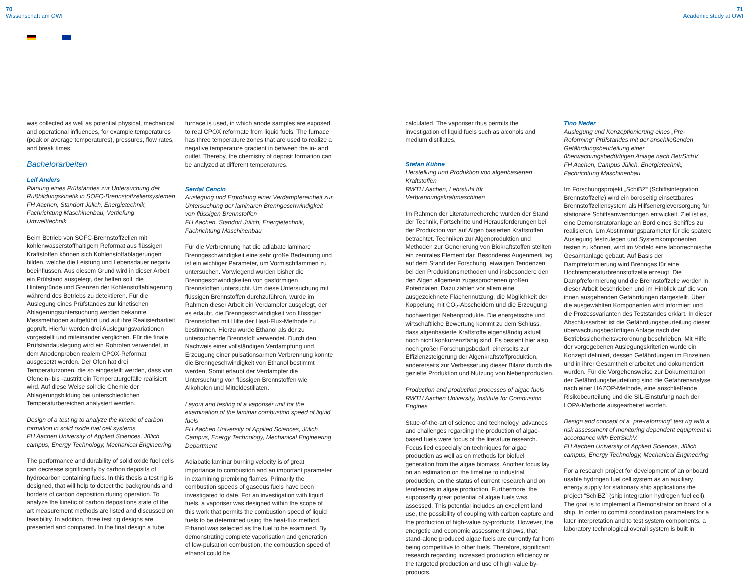70
Wissenschaft am OWI
71
Academic study at OWI
was collected as well as potential physical, mechanical and operational influences, for example temperatures (peak or average temperatures), pressures, flow rates, and break times.
Bachelorarbeiten
Leif Anders
Planung eines Prüfstandes zur Untersuchung der Rußbildungskinetik in SOFC-Brennstoffzellensystemen
FH Aachen, Standort Jülich, Energietechnik, Fachrichtung Maschinenbau, Vertiefung Umwelttechnik
Beim Betrieb von SOFC-Brennstoffzellen mit kohlenwasserstoffhaltigem Reformat aus flüssigen Kraftstoffen können sich Kohlenstoffablagerungen bilden, welche die Leistung und Lebensdauer negativ beeinflussen. Aus diesem Grund wird in dieser Arbeit ein Prüfstand ausgelegt, der helfen soll, die Hintergründe und Grenzen der Kohlenstoffablagerung während des Betriebs zu detektieren. Für die Auslegung eines Prüfstandes zur kinetischen Ablagerungsuntersuchung werden bekannte Messmethoden aufgeführt und auf ihre Realisierbarkeit geprüft. Hierfür werden drei Auslegungsvariationen vorgestellt und miteinander verglichen. Für die finale Prüfstandauslegung wird ein Rohrofen verwendet, in dem Anodenproben realem CPOX-Reformat ausgesetzt werden. Der Ofen hat drei Temperaturzonen, die so eingestellt werden, dass von Ofenein- bis -austritt ein Temperaturgefälle realisiert wird. Auf diese Weise soll die Chemie der Ablagerungsbildung bei unterschiedlichen Temperaturbereichen analysiert werden.
Design of a test rig to analyze the kinetic of carbon formation in solid oxide fuel cell systems
FH Aachen University of Applied Sciences, Jülich campus, Energy Technology, Mechanical Engineering
The performance and durability of solid oxide fuel cells can decrease significantly by carbon deposits of hydrocarbon containing fuels. In this thesis a test rig is designed, that will help to detect the backgrounds and borders of carbon deposition during operation. To analyze the kinetic of carbon depositions state of the art measurement methods are listed and discussed on feasibility. In addition, three test rig designs are presented and compared. In the final design a tube
furnace is used, in which anode samples are exposed to real CPOX reformate from liquid fuels. The furnace has three temperature zones that are used to realize a negative temperature gradient in between the in- and outlet. Thereby, the chemistry of deposit formation can be analyzed at different temperatures.
Serdal Cencin
Auslegung und Erprobung einer Verdampfereinheit zur Untersuchung der laminaren Brenngeschwindigkeit von flüssigen Brennstoffen
FH Aachen, Standort Jülich, Energietechnik, Fachrichtung Maschinenbau
Für die Verbrennung hat die adiabate laminare Brenngeschwindigkeit eine sehr große Bedeutung und ist ein wichtiger Parameter, um Vormischflammen zu untersuchen. Vorwiegend wurden bisher die Brenngeschwindigkeiten von gasförmigen Brennstoffen untersucht. Um diese Untersuchung mit flüssigen Brennstoffen durchzuführen, wurde im Rahmen dieser Arbeit ein Verdampfer ausgelegt, der es erlaubt, die Brenngeschwindigkeit von flüssigen Brennstoffen mit Hilfe der Heat-Flux-Methode zu bestimmen. Hierzu wurde Ethanol als der zu untersuchende Brennstoff verwendet. Durch den Nachweis einer vollständigen Verdampfung und Erzeugung einer pulsationsarmen Verbrennung konnte die Brenngeschwindigkeit von Ethanol bestimmt werden. Somit erlaubt der Verdampfer die Untersuchung von flüssigen Brennstoffen wie Alkoholen und Mitteldestillaten.
Layout and testing of a vaporiser unit for the examination of the laminar combustion speed of liquid fuels
FH Aachen University of Applied Sciences, Jülich Campus, Energy Technology, Mechanical Engineering Department
Adiabatic laminar burning velocity is of great importance to combustion and an important parameter in examining premixing flames. Primarily the combustion speeds of gaseous fuels have been investigated to date. For an investigation with liquid fuels, a vaporiser was designed within the scope of this work that permits the combustion speed of liquid fuels to be determined using the heat-flux method. Ethanol was selected as the fuel to be examined. By demonstrating complete vaporisation and generation of low-pulsation combustion, the combustion speed of ethanol could be
calculated. The vaporiser thus permits the investigation of liquid fuels such as alcohols and medium distillates.
Stefan Kühne
Herstellung und Produktion von algenbasierten Kraftstoffen
RWTH Aachen, Lehrstuhl für Verbrennungskraftmaschinen
Im Rahmen der Literaturrecherche wurden der Stand der Technik, Fortschritte und Herausforderungen bei der Produktion von auf Algen basierten Kraftstoffen betrachtet. Techniken zur Algenproduktion und Methoden zur Generierung von Biokraftstoffen stellten ein zentrales Element dar. Besonderes Augenmerk lag auf dem Stand der Forschung, etwaigen Tendenzen bei den Produktionsmethoden und insbesondere den den Algen allgemein zugesprochenen großen Potenzialen. Dazu zählen vor allem eine ausgezeichnete Flächennutzung, die Möglichkeit der Koppelung mit CO<sub>2</sub>-Abscheidern und die Erzeugung hochwertiger Nebenprodukte. Die energetische und wirtschaftliche Bewertung kommt zu dem Schluss, dass algenbasierte Kraftstoffe eigenständig aktuell noch nicht konkurrenzfähig sind. Es besteht hier also noch großer Forschungsbedarf, einerseits zur Effizienzsteigerung der Algenkraftstoffproduktion, andererseits zur Verbesserung dieser Bilanz durch die gezielte Produktion und Nutzung von Nebenprodukten.
Production and production processes of algae fuels
RWTH Aachen University, Institute for Combustion Engines
State-of-the-art of science and technology, advances and challenges regarding the production of algae-based fuels were focus of the literature research. Focus lied especially on techniques for algae production as well as on methods for biofuel generation from the algae biomass. Another focus lay on an estimation on the timeline to industrial production, on the status of current research and on tendencies in algae production. Furthermore, the supposedly great potential of algae fuels was assessed. This potential includes an excellent land use, the possibility of coupling with carbon capture and the production of high-value by-products. However, the energetic and economic assessment shows, that stand-alone produced algae fuels are currently far from being competitive to other fuels. Therefore, significant research regarding increased production efficiency or the targeted production and use of high-value by-products.
Tino Neder
Auslegung und Konzeptionierung eines „Pre-Reforming“ Prüfstandes mit der anschließenden Gefährdungsbeurteilung einer überwachungsbedürftigen Anlage nach BetrSichV
FH Aachen, Campus Jülich, Energietechnik, Fachrichtung Maschinenbau
Im Forschungsprojekt „SchiBZ“ (Schiffsintegration Brennstoffzelle) wird ein bordseitig einsetzbares Brennstoffzellensystem als Hilfsenergieversorgung für stationäre Schiffsanwendungen entwickelt. Ziel ist es, eine Demonstratoranlage an Bord eines Schiffes zu realisieren. Um Abstimmungsparameter für die spätere Auslegung festzulegen und Systemkomponenten testen zu können, wird im Vorfeld eine labortechnische Gesamtanlage gebaut. Auf Basis der Dampfreformierung wird Brenngas für eine Hochtemperaturbrennstoffzelle erzeugt. Die Dampfreformierung und die Brennstoffzelle werden in dieser Arbeit beschrieben und im Hinblick auf die von ihnen ausgehenden Gefährdungen dargestellt. Über die ausgewählten Komponenten wird informiert und die Prozessvarianten des Teststandes erklärt. In dieser Abschlussarbeit ist die Gefährdungsbeurteilung dieser überwachungsbedürftigen Anlage nach der Betriebssicherheitsverordnung beschrieben. Mit Hilfe der vorgegebenen Auslegungskriterien wurde ein Konzept definiert, dessen Gefährdungen im Einzelnen und in ihrer Gesamtheit erarbeitet und dokumentiert wurden. Für die Vorgehensweise zur Dokumentation der Gefährdungsbeurteilung sind die Gefahrenanalyse nach einer HAZOP-Methode, eine anschließende Risikobeurteilung und die SIL-Einstufung nach der LOPA-Methode ausgearbeitet worden.
Design and concept of a “pre-reforming” test rig with a risk assessment of monitoring dependent equipment in accordance with BetrSichV.
FH Aachen University of Applied Sciences, Jülich campus, Energy Technology, Mechanical Engineering
For a research project for development of an onboard usable hydrogen fuel cell system as an auxiliary energy supply for stationary ship applications the project “SchiBZ” (ship integration hydrogen fuel cell). The goal is to implement a Demonstrator on board of a ship. In order to commit coordination parameters for a later interpretation and to test system components, a laboratory technological overall system is built in